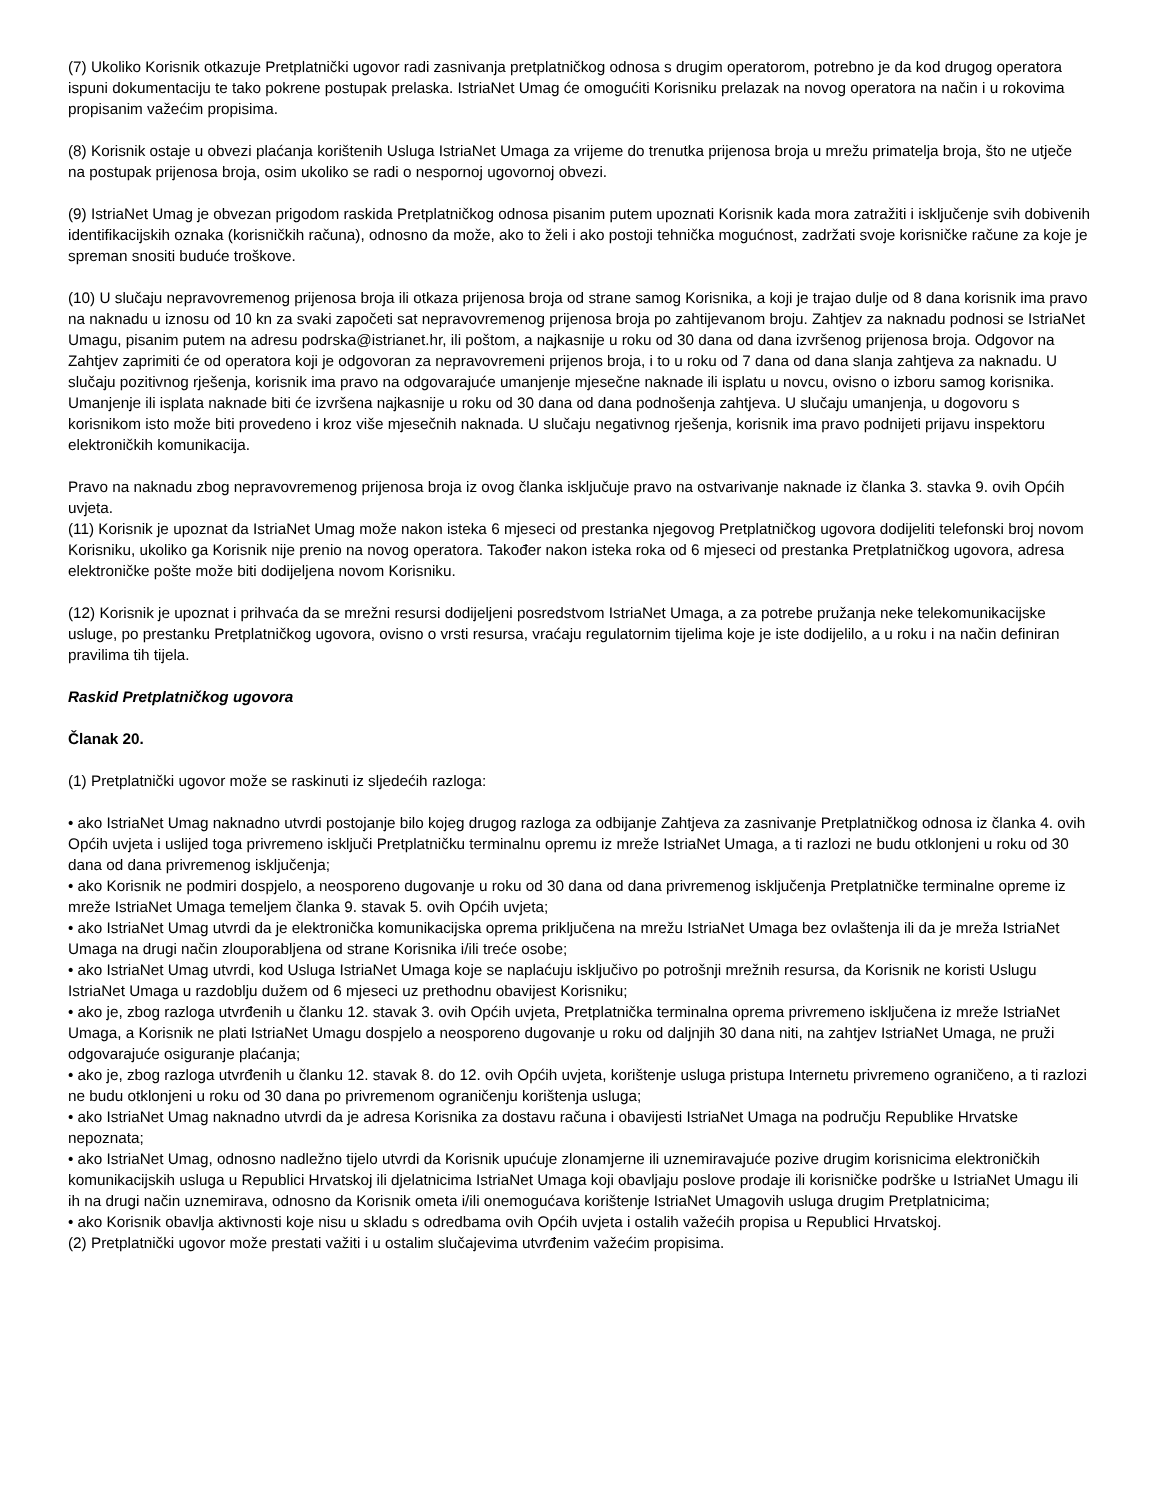(7) Ukoliko Korisnik otkazuje Pretplatnički ugovor radi zasnivanja pretplatničkog odnosa s drugim operatorom, potrebno je da kod drugog operatora ispuni dokumentaciju te tako pokrene postupak prelaska. IstriaNet Umag će omogućiti Korisniku prelazak na novog operatora na način i u rokovima propisanim važećim propisima.
(8) Korisnik ostaje u obvezi plaćanja korištenih Usluga IstriaNet Umaga za vrijeme do trenutka prijenosa broja u mrežu primatelja broja, što ne utječe na postupak prijenosa broja, osim ukoliko se radi o nespornoj ugovornoj obvezi.
(9) IstriaNet Umag je obvezan prigodom raskida Pretplatničkog odnosa pisanim putem upoznati Korisnik kada mora zatražiti i isključenje svih dobivenih identifikacijskih oznaka (korisničkih računa), odnosno da može, ako to želi i ako postoji tehnička mogućnost, zadržati svoje korisničke račune za koje je spreman snositi buduće troškove.
(10) U slučaju nepravovremenog prijenosa broja ili otkaza prijenosa broja od strane samog Korisnika, a koji je trajao dulje od 8 dana korisnik ima pravo na naknadu u iznosu od 10 kn za svaki započeti sat nepravovremenog prijenosa broja po zahtijevanom broju. Zahtjev za naknadu podnosi se IstriaNet Umagu, pisanim putem na adresu podrska@istrianet.hr, ili poštom, a najkasnije u roku od 30 dana od dana izvršenog prijenosa broja. Odgovor na Zahtjev zaprimiti će od operatora koji je odgovoran za nepravovremeni prijenos broja, i to u roku od 7 dana od dana slanja zahtjeva za naknadu. U slučaju pozitivnog rješenja, korisnik ima pravo na odgovarajuće umanjenje mjesečne naknade ili isplatu u novcu, ovisno o izboru samog korisnika. Umanjenje ili isplata naknade biti će izvršena najkasnije u roku od 30 dana od dana podnošenja zahtjeva. U slučaju umanjenja, u dogovoru s korisnikom isto može biti provedeno i kroz više mjesečnih naknada. U slučaju negativnog rješenja, korisnik ima pravo podnijeti prijavu inspektoru elektroničkih komunikacija.
Pravo na naknadu zbog nepravovremenog prijenosa broja iz ovog članka isključuje pravo na ostvarivanje naknade iz članka 3. stavka 9. ovih Općih uvjeta.
(11) Korisnik je upoznat da IstriaNet Umag može nakon isteka 6 mjeseci od prestanka njegovog Pretplatničkog ugovora dodijeliti telefonski broj novom Korisniku, ukoliko ga Korisnik nije prenio na novog operatora. Također nakon isteka roka od 6 mjeseci od prestanka Pretplatničkog ugovora, adresa elektroničke pošte može biti dodijeljena novom Korisniku.
(12) Korisnik je upoznat i prihvaća da se mrežni resursi dodijeljeni posredstvom IstriaNet Umaga, a za potrebe pružanja neke telekomunikacijske usluge, po prestanku Pretplatničkog ugovora, ovisno o vrsti resursa, vraćaju regulatornim tijelima koje je iste dodijelilo, a u roku i na način definiran pravilima tih tijela.
Raskid Pretplatničkog ugovora
Članak 20.
(1) Pretplatnički ugovor može se raskinuti iz sljedećih razloga:
• ako IstriaNet Umag naknadno utvrdi postojanje bilo kojeg drugog razloga za odbijanje Zahtjeva za zasnivanje Pretplatničkog odnosa iz članka 4. ovih Općih uvjeta i uslijed toga privremeno isključi Pretplatničku terminalnu opremu iz mreže IstriaNet Umaga, a ti razlozi ne budu otklonjeni u roku od 30 dana od dana privremenog isključenja;
• ako Korisnik ne podmiri dospjelo, a neosporeno dugovanje u roku od 30 dana od dana privremenog isključenja Pretplatničke terminalne opreme iz mreže IstriaNet Umaga temeljem članka 9. stavak 5. ovih Općih uvjeta;
• ako IstriaNet Umag utvrdi da je elektronička komunikacijska oprema priključena na mrežu IstriaNet Umaga bez ovlaštenja ili da je mreža IstriaNet Umaga na drugi način zlouporabljena od strane Korisnika i/ili treće osobe;
• ako IstriaNet Umag utvrdi, kod Usluga IstriaNet Umaga koje se naplaćuju isključivo po potrošnji mrežnih resursa, da Korisnik ne koristi Uslugu IstriaNet Umaga u razdoblju dužem od 6 mjeseci uz prethodnu obavijest Korisniku;
• ako je, zbog razloga utvrđenih u članku 12. stavak 3. ovih Općih uvjeta, Pretplatnička terminalna oprema privremeno isključena iz mreže IstriaNet Umaga, a Korisnik ne plati IstriaNet Umagu dospjelo a neosporeno dugovanje u roku od daljnjih 30 dana niti, na zahtjev IstriaNet Umaga, ne pruži odgovarajuće osiguranje plaćanja;
• ako je, zbog razloga utvrđenih u članku 12. stavak 8. do 12. ovih Općih uvjeta, korištenje usluga pristupa Internetu privremeno ograničeno, a ti razlozi ne budu otklonjeni u roku od 30 dana po privremenom ograničenju korištenja usluga;
• ako IstriaNet Umag naknadno utvrdi da je adresa Korisnika za dostavu računa i obavijesti IstriaNet Umaga na području Republike Hrvatske nepoznata;
• ako IstriaNet Umag, odnosno nadležno tijelo utvrdi da Korisnik upućuje zlonamjerne ili uznemiravajuće pozive drugim korisnicima elektroničkih komunikacijskih usluga u Republici Hrvatskoj ili djelatnicima IstriaNet Umaga koji obavljaju poslove prodaje ili korisničke podrške u IstriaNet Umagu ili ih na drugi način uznemirava, odnosno da Korisnik ometa i/ili onemogućava korištenje IstriaNet Umagovih usluga drugim Pretplatnicima;
• ako Korisnik obavlja aktivnosti koje nisu u skladu s odredbama ovih Općih uvjeta i ostalih važećih propisa u Republici Hrvatskoj.
(2) Pretplatnički ugovor može prestati važiti i u ostalim slučajevima utvrđenim važećim propisima.